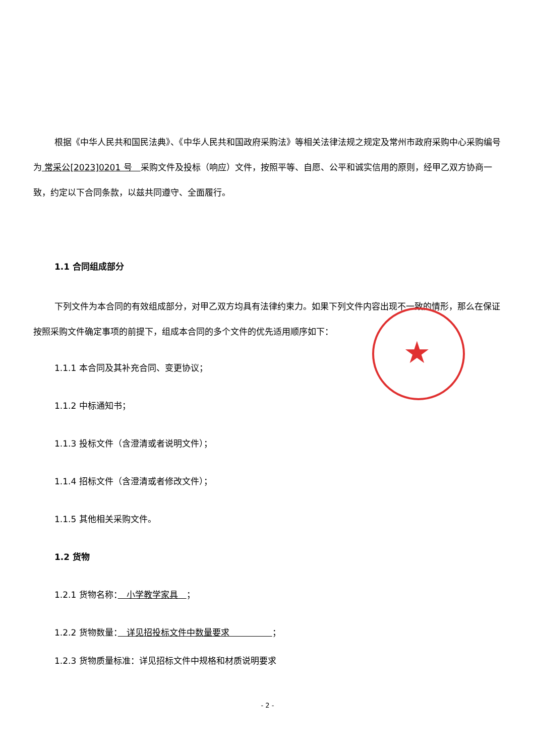根据《中华人民共和国民法典》、《中华人民共和国政府采购法》等相关法律法规之规定及常州市政府采购中心采购编号为 常采公[2023]0201 号　采购文件及投标（响应）文件，按照平等、自愿、公平和诚实信用的原则，经甲乙双方协商一致，约定以下合同条款，以兹共同遵守、全面履行。
1.1 合同组成部分
下列文件为本合同的有效组成部分，对甲乙双方均具有法律约束力。如果下列文件内容出现不一致的情形，那么在保证按照采购文件确定事项的前提下，组成本合同的多个文件的优先适用顺序如下：
1.1.1 本合同及其补充合同、变更协议；
1.1.2 中标通知书；
1.1.3 投标文件（含澄清或者说明文件）；
1.1.4 招标文件（含澄清或者修改文件）；
1.1.5 其他相关采购文件。
1.2 货物
1.2.1 货物名称：　小学教学家具　；
1.2.2 货物数量：　详见招投标文件中数量要求　　　　　；
1.2.3 货物质量标准：详见招标文件中规格和材质说明要求
★
- 2 -